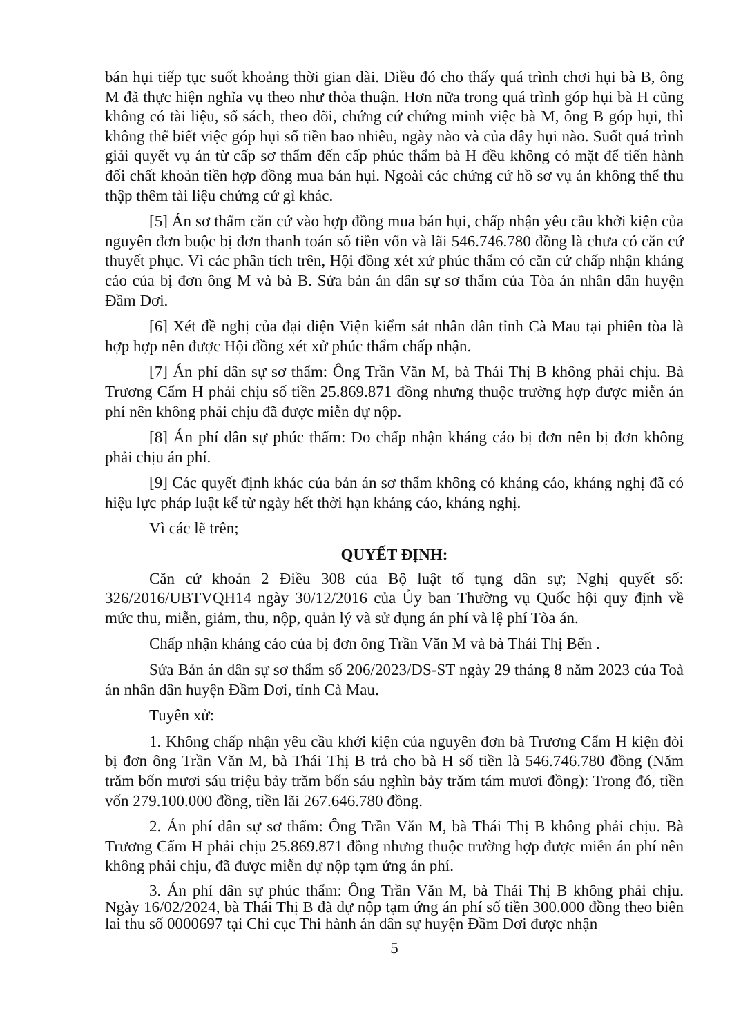bán hụi tiếp tục suốt khoảng thời gian dài. Điều đó cho thấy quá trình chơi hụi bà B, ông M đã thực hiện nghĩa vụ theo như thỏa thuận. Hơn nữa trong quá trình góp hụi bà H cũng không có tài liệu, sổ sách, theo dõi, chứng cứ chứng minh việc bà M, ông B góp hụi, thì không thể biết việc góp hụi số tiền bao nhiêu, ngày nào và của dây hụi nào. Suốt quá trình giải quyết vụ án từ cấp sơ thẩm đến cấp phúc thẩm bà H đều không có mặt để tiến hành đối chất khoản tiền hợp đồng mua bán hụi. Ngoài các chứng cứ hồ sơ vụ án không thể thu thập thêm tài liệu chứng cứ gì khác.
[5] Án sơ thẩm căn cứ vào hợp đồng mua bán hụi, chấp nhận yêu cầu khởi kiện của nguyên đơn buộc bị đơn thanh toán số tiền vốn và lãi 546.746.780 đồng là chưa có căn cứ thuyết phục. Vì các phân tích trên, Hội đồng xét xử phúc thẩm có căn cứ chấp nhận kháng cáo của bị đơn ông M và bà B. Sửa bản án dân sự sơ thẩm của Tòa án nhân dân huyện Đầm Dơi.
[6] Xét đề nghị của đại diện Viện kiểm sát nhân dân tỉnh Cà Mau tại phiên tòa là hợp hợp nên được Hội đồng xét xử phúc thẩm chấp nhận.
[7] Án phí dân sự sơ thẩm: Ông Trần Văn M, bà Thái Thị B không phải chịu. Bà Trương Cẩm H phải chịu số tiền 25.869.871 đồng nhưng thuộc trường hợp được miễn án phí nên không phải chịu đã được miễn dự nộp.
[8] Án phí dân sự phúc thẩm: Do chấp nhận kháng cáo bị đơn nên bị đơn không phải chịu án phí.
[9] Các quyết định khác của bản án sơ thẩm không có kháng cáo, kháng nghị đã có hiệu lực pháp luật kể từ ngày hết thời hạn kháng cáo, kháng nghị.
Vì các lẽ trên;
QUYẾT ĐỊNH:
Căn cứ khoản 2 Điều 308 của Bộ luật tố tụng dân sự; Nghị quyết số: 326/2016/UBTVQH14 ngày 30/12/2016 của Ủy ban Thường vụ Quốc hội quy định về mức thu, miễn, giảm, thu, nộp, quản lý và sử dụng án phí và lệ phí Tòa án.
Chấp nhận kháng cáo của bị đơn ông Trần Văn M và bà Thái Thị Bến .
Sửa Bản án dân sự sơ thẩm số 206/2023/DS-ST ngày 29 tháng 8 năm 2023 của Toà án nhân dân huyện Đầm Dơi, tỉnh Cà Mau.
Tuyên xử:
1. Không chấp nhận yêu cầu khởi kiện của nguyên đơn bà Trương Cẩm H kiện đòi bị đơn ông Trần Văn M, bà Thái Thị B trả cho bà H số tiền là 546.746.780 đồng (Năm trăm bốn mươi sáu triệu bảy trăm bốn sáu nghìn bảy trăm tám mươi đồng): Trong đó, tiền vốn 279.100.000 đồng, tiền lãi 267.646.780 đồng.
2. Án phí dân sự sơ thẩm: Ông Trần Văn M, bà Thái Thị B không phải chịu. Bà Trương Cẩm H phải chịu 25.869.871 đồng nhưng thuộc trường hợp được miễn án phí nên không phải chịu, đã được miễn dự nộp tạm ứng án phí.
3. Án phí dân sự phúc thẩm: Ông Trần Văn M, bà Thái Thị B không phải chịu. Ngày 16/02/2024, bà Thái Thị B đã dự nộp tạm ứng án phí số tiền 300.000 đồng theo biên lai thu số 0000697 tại Chi cục Thi hành án dân sự huyện Đầm Dơi được nhận
5